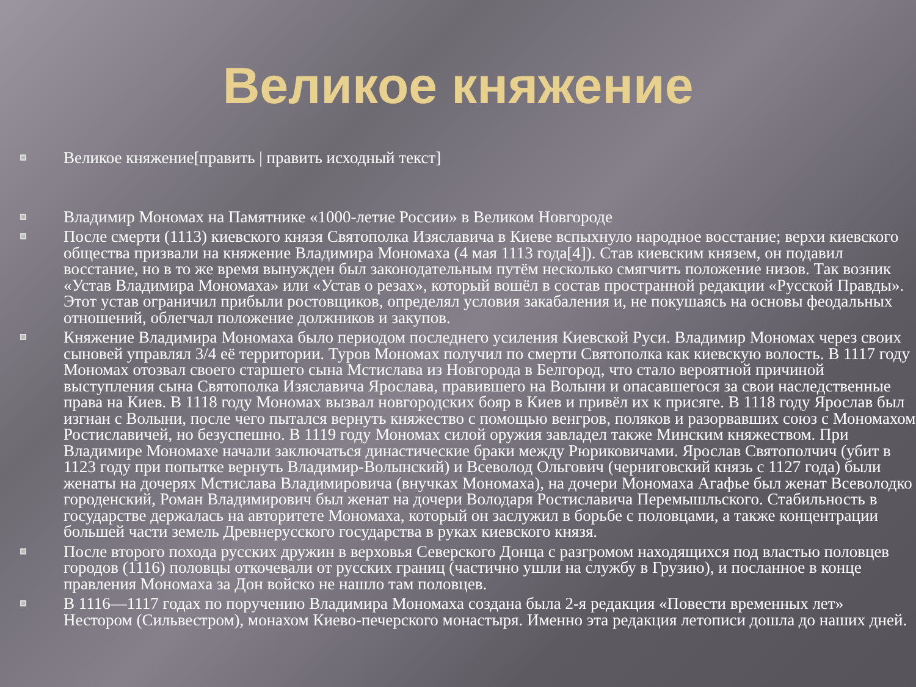Великое княжение
Великое княжение[править | править исходный текст]
Владимир Мономах на Памятнике «1000-летие России» в Великом Новгороде
После смерти (1113) киевского князя Святополка Изяславича в Киеве вспыхнуло народное восстание; верхи киевского общества призвали на княжение Владимира Мономаха (4 мая 1113 года[4]). Став киевским князем, он подавил восстание, но в то же время вынужден был законодательным путём несколько смягчить положение низов. Так возник «Устав Владимира Мономаха» или «Устав о резах», который вошёл в состав пространной редакции «Русской Правды». Этот устав ограничил прибыли ростовщиков, определял условия закабаления и, не покушаясь на основы феодальных отношений, облегчал положение должников и закупов.
Княжение Владимира Мономаха было периодом последнего усиления Киевской Руси. Владимир Мономах через своих сыновей управлял 3/4 её территории. Туров Мономах получил по смерти Святополка как киевскую волость. В 1117 году Мономах отозвал своего старшего сына Мстислава из Новгорода в Белгород, что стало вероятной причиной выступления сына Святополка Изяславича Ярослава, правившего на Волыни и опасавшегося за свои наследственные права на Киев. В 1118 году Мономах вызвал новгородских бояр в Киев и привёл их к присяге. В 1118 году Ярослав был изгнан с Волыни, после чего пытался вернуть княжество с помощью венгров, поляков и разорвавших союз с Мономахом Ростиславичей, но безуспешно. В 1119 году Мономах силой оружия завладел также Минским княжеством. При Владимире Мономахе начали заключаться династические браки между Рюриковичами. Ярослав Святополчич (убит в 1123 году при попытке вернуть Владимир-Волынский) и Всеволод Ольгович (черниговский князь с 1127 года) были женаты на дочерях Мстислава Владимировича (внучках Мономаха), на дочери Мономаха Агафье был женат Всеволодко городенский, Роман Владимирович был женат на дочери Володаря Ростиславича Перемышльского. Стабильность в государстве держалась на авторитете Мономаха, который он заслужил в борьбе с половцами, а также концентрации большей части земель Древнерусского государства в руках киевского князя.
После второго похода русских дружин в верховья Северского Донца с разгромом находящихся под властью половцев городов (1116) половцы откочевали от русских границ (частично ушли на службу в Грузию), и посланное в конце правления Мономаха за Дон войско не нашло там половцев.
В 1116—1117 годах по поручению Владимира Мономаха создана была 2-я редакция «Повести временных лет» Нестором (Сильвестром), монахом Киево-печерского монастыря. Именно эта редакция летописи дошла до наших дней.